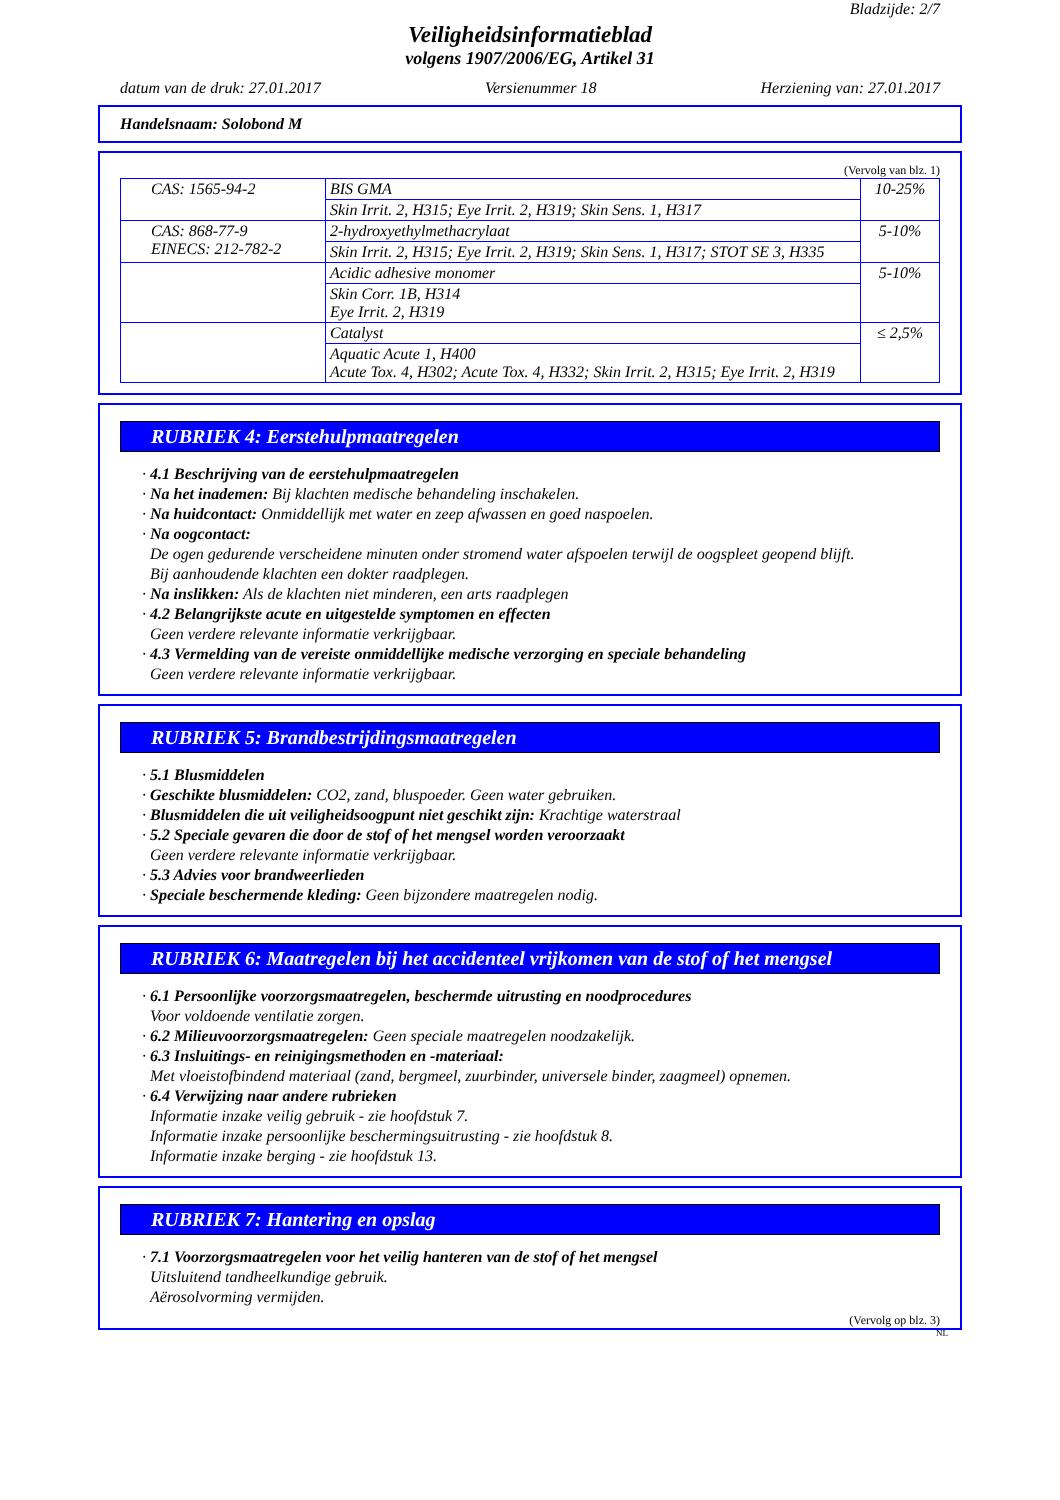Bladzijde: 2/7
Veiligheidsinformatieblad
volgens 1907/2006/EG, Artikel 31
datum van de druk: 27.01.2017 Versienummer 18 Herziening van: 27.01.2017
Handelsnaam: Solobond M
(Vervolg van blz. 1)
| CAS: 1565-94-2 | BIS GMA | 10-25% |
| | Skin Irrit. 2, H315; Eye Irrit. 2, H319; Skin Sens. 1, H317 | |
| CAS: 868-77-9 EINECS: 212-782-2 | 2-hydroxyethylmethacrylaat | 5-10% |
| | Skin Irrit. 2, H315; Eye Irrit. 2, H319; Skin Sens. 1, H317; STOT SE 3, H335 | |
| | Acidic adhesive monomer | 5-10% |
| | Skin Corr. 1B, H314 Eye Irrit. 2, H319 | |
| | Catalyst | ≤ 2,5% |
| | Aquatic Acute 1, H400 Acute Tox. 4, H302; Acute Tox. 4, H332; Skin Irrit. 2, H315; Eye Irrit. 2, H319 | |
RUBRIEK 4: Eerstehulpmaatregelen
· 4.1 Beschrijving van de eerstehulpmaatregelen
· Na het inademen: Bij klachten medische behandeling inschakelen.
· Na huidcontact: Onmiddellijk met water en zeep afwassen en goed naspoelen.
· Na oogcontact:
De ogen gedurende verscheidene minuten onder stromend water afspoelen terwijl de oogspleet geopend blijft.
Bij aanhoudende klachten een dokter raadplegen.
· Na inslikken: Als de klachten niet minderen, een arts raadplegen
· 4.2 Belangrijkste acute en uitgestelde symptomen en effecten
Geen verdere relevante informatie verkrijgbaar.
· 4.3 Vermelding van de vereiste onmiddellijke medische verzorging en speciale behandeling
Geen verdere relevante informatie verkrijgbaar.
RUBRIEK 5: Brandbestrijdingsmaatregelen
· 5.1 Blusmiddelen
· Geschikte blusmiddelen: CO2, zand, bluspoeder. Geen water gebruiken.
· Blusmiddelen die uit veiligheidsoogpunt niet geschikt zijn: Krachtige waterstraal
· 5.2 Speciale gevaren die door de stof of het mengsel worden veroorzaakt
Geen verdere relevante informatie verkrijgbaar.
· 5.3 Advies voor brandweerlieden
· Speciale beschermende kleding: Geen bijzondere maatregelen nodig.
RUBRIEK 6: Maatregelen bij het accidenteel vrijkomen van de stof of het mengsel
· 6.1 Persoonlijke voorzorgsmaatregelen, beschermde uitrusting en noodprocedures
Voor voldoende ventilatie zorgen.
· 6.2 Milieuvoorzorgsmaatregelen: Geen speciale maatregelen noodzakelijk.
· 6.3 Insluitings- en reinigingsmethoden en -materiaal:
Met vloeistofbindend materiaal (zand, bergmeel, zuurbinder, universele binder, zaagmeel) opnemen.
· 6.4 Verwijzing naar andere rubrieken
Informatie inzake veilig gebruik - zie hoofdstuk 7.
Informatie inzake persoonlijke beschermingsuitrusting - zie hoofdstuk 8.
Informatie inzake berging - zie hoofdstuk 13.
RUBRIEK 7: Hantering en opslag
· 7.1 Voorzorgsmaatregelen voor het veilig hanteren van de stof of het mengsel
Uitsluitend tandheelkundige gebruik.
Aërosolvorming vermijden.
(Vervolg op blz. 3)
NL